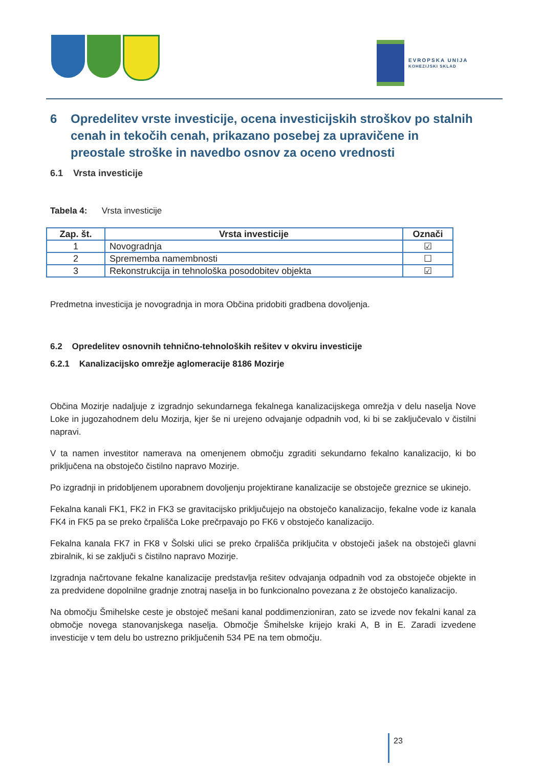EVROPSKA UNIJA
KOHEZIJSKI SKLAD
6 Opredelitev vrste investicije, ocena investicijskih stroškov po stalnih cenah in tekočih cenah, prikazano posebej za upravičene in preostale stroške in navedbo osnov za oceno vrednosti
6.1 Vrsta investicije
Tabela 4: Vrsta investicije
| Zap. št. | Vrsta investicije | Označi |
| --- | --- | --- |
| 1 | Novogradnja | ☑ |
| 2 | Sprememba namembnosti | ☐ |
| 3 | Rekonstrukcija in tehnološka posodobitev objekta | ☑ |
Predmetna investicija je novogradnja in mora Občina pridobiti gradbena dovoljenja.
6.2 Opredelitev osnovnih tehnično-tehnoloških rešitev v okviru investicije
6.2.1 Kanalizacijsko omrežje aglomeracije 8186 Mozirje
Občina Mozirje nadaljuje z izgradnjo sekundarnega fekalnega kanalizacijskega omrežja v delu naselja Nove Loke in jugozahodnem delu Mozirja, kjer še ni urejeno odvajanje odpadnih vod, ki bi se zaključevalo v čistilni napravi.
V ta namen investitor namerava na omenjenem območju zgraditi sekundarno fekalno kanalizacijo, ki bo priključena na obstoječo čistilno napravo Mozirje.
Po izgradnji in pridobljenem uporabnem dovoljenju projektirane kanalizacije se obstoječe greznice se ukinejo.
Fekalna kanali FK1, FK2 in FK3 se gravitacijsko priključujejo na obstoječo kanalizacijo, fekalne vode iz kanala FK4 in FK5 pa se preko črpališča Loke prečrpavajo po FK6 v obstoječo kanalizacijo.
Fekalna kanala FK7 in FK8 v Šolski ulici se preko črpališča priključita v obstoječi jašek na obstoječi glavni zbiralnik, ki se zaključi s čistilno napravo Mozirje.
Izgradnja načrtovane fekalne kanalizacije predstavlja rešitev odvajanja odpadnih vod za obstoječe objekte in za predvidene dopolnilne gradnje znotraj naselja in bo funkcionalno povezana z že obstoječo kanalizacijo.
Na območju Šmihelske ceste je obstoječ mešani kanal poddimenzioniran, zato se izvede nov fekalni kanal za območje novega stanovanjskega naselja. Območje Šmihelske krijejo kraki A, B in E. Zaradi izvedene investicije v tem delu bo ustrezno priključenih 534 PE na tem območju.
23